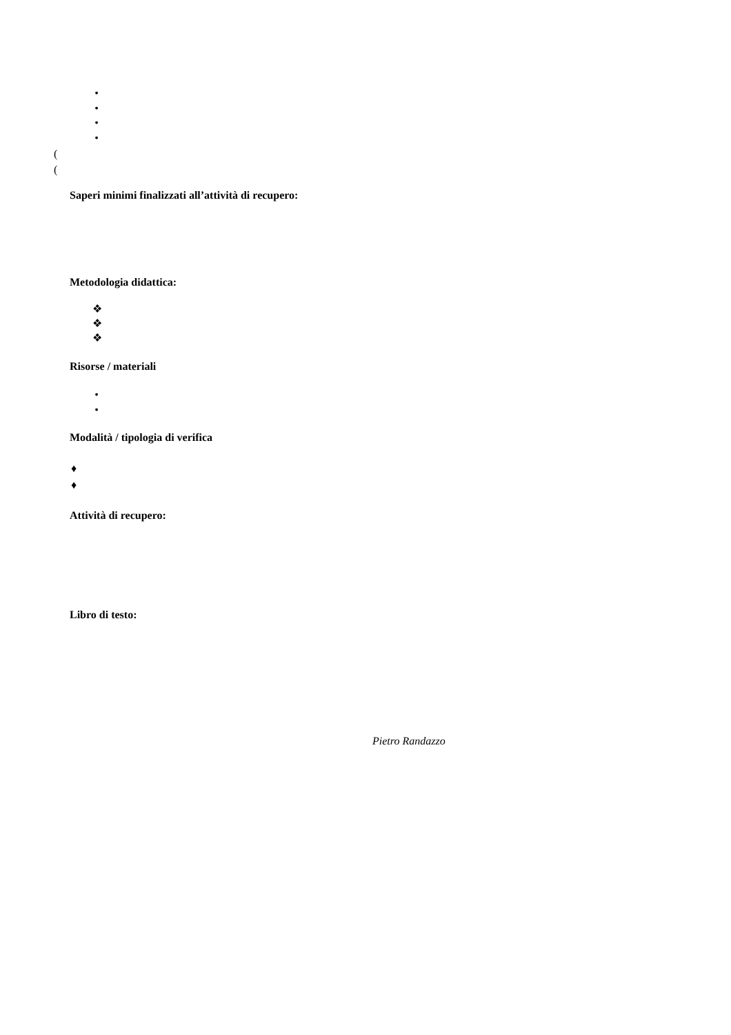•
•
•
•
(
(
Saperi minimi finalizzati all’attività di recupero:
Metodologia didattica:
❖
❖
❖
Risorse / materiali
•
•
Modalità / tipologia di verifica
♦
♦
Attività di recupero:
Libro di testo:
Pietro Randazzo